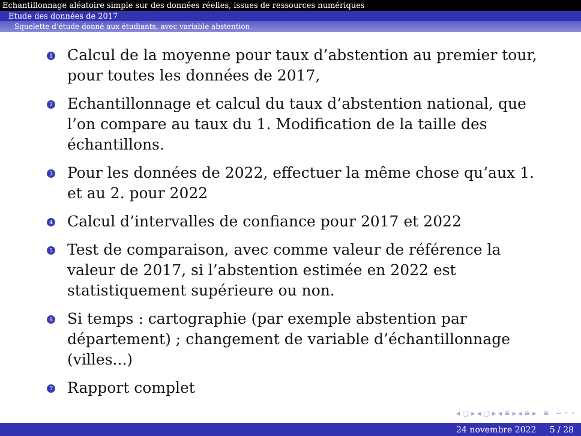Echantillonnage aléatoire simple sur des données réelles, issues de ressources numériques
Etude des données de 2017
Squelette d’étude donné aux étudiants, avec variable abstention
1 Calcul de la moyenne pour taux d’abstention au premier tour, pour toutes les données de 2017,
2 Echantillonnage et calcul du taux d’abstention national, que l’on compare au taux du 1. Modification de la taille des échantillons.
3 Pour les données de 2022, effectuer la même chose qu’aux 1. et au 2. pour 2022
4 Calcul d’intervalles de confiance pour 2017 et 2022
5 Test de comparaison, avec comme valeur de référence la valeur de 2017, si l’abstention estimée en 2022 est statistiquement supérieure ou non.
6 Si temps : cartographie (par exemple abstention par département) ; changement de variable d’échantillonnage (villes...)
7 Rapport complet
◂ ▢ ▸ ◂ ▢ ▸ ◂ ≡ ▸ ◂ ≡ ▸ ≡ ∽ ◦ ◦
24 novembre 2022 5 / 28